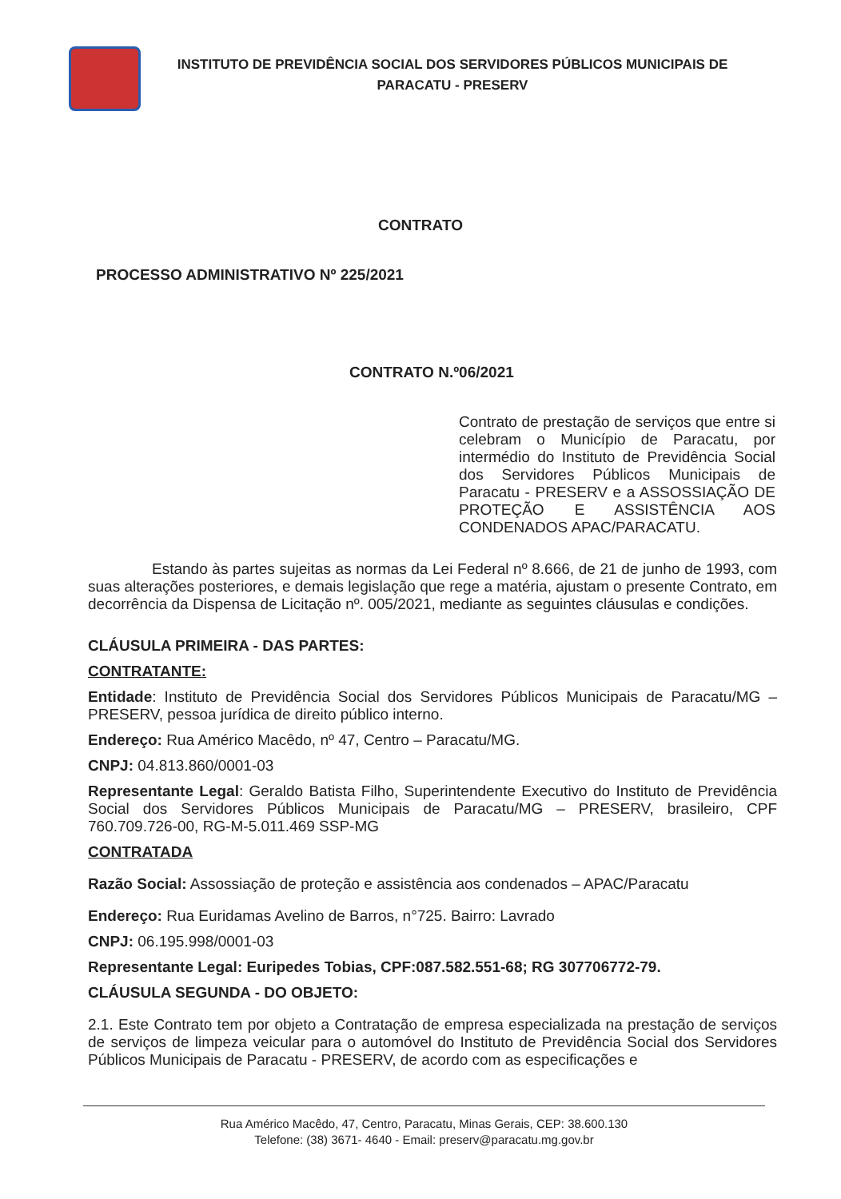INSTITUTO DE PREVIDÊNCIA SOCIAL DOS SERVIDORES PÚBLICOS MUNICIPAIS DE PARACATU - PRESERV
CONTRATO
PROCESSO ADMINISTRATIVO Nº 225/2021
CONTRATO N.º06/2021
Contrato de prestação de serviços que entre si celebram o Município de Paracatu, por intermédio do Instituto de Previdência Social dos Servidores Públicos Municipais de Paracatu - PRESERV e a ASSOSSIAÇÃO DE PROTEÇÃO E ASSISTÊNCIA AOS CONDENADOS APAC/PARACATU.
Estando às partes sujeitas as normas da Lei Federal nº 8.666, de 21 de junho de 1993, com suas alterações posteriores, e demais legislação que rege a matéria, ajustam o presente Contrato, em decorrência da Dispensa de Licitação nº. 005/2021, mediante as seguintes cláusulas e condições.
CLÁUSULA PRIMEIRA - DAS PARTES:
CONTRATANTE:
Entidade: Instituto de Previdência Social dos Servidores Públicos Municipais de Paracatu/MG – PRESERV, pessoa jurídica de direito público interno.
Endereço: Rua Américo Macêdo, nº 47, Centro – Paracatu/MG.
CNPJ: 04.813.860/0001-03
Representante Legal: Geraldo Batista Filho, Superintendente Executivo do Instituto de Previdência Social dos Servidores Públicos Municipais de Paracatu/MG – PRESERV, brasileiro, CPF 760.709.726-00, RG-M-5.011.469 SSP-MG
CONTRATADA
Razão Social: Assossiação de proteção e assistência aos condenados – APAC/Paracatu
Endereço: Rua Euridamas Avelino de Barros, n°725. Bairro: Lavrado
CNPJ: 06.195.998/0001-03
Representante Legal: Euripedes Tobias, CPF:087.582.551-68; RG 307706772-79.
CLÁUSULA SEGUNDA - DO OBJETO:
2.1. Este Contrato tem por objeto a Contratação de empresa especializada na prestação de serviços de serviços de limpeza veicular para o automóvel do Instituto de Previdência Social dos Servidores Públicos Municipais de Paracatu - PRESERV, de acordo com as especificações e
Rua Américo Macêdo, 47, Centro, Paracatu, Minas Gerais, CEP: 38.600.130
Telefone: (38) 3671- 4640 - Email: preserv@paracatu.mg.gov.br